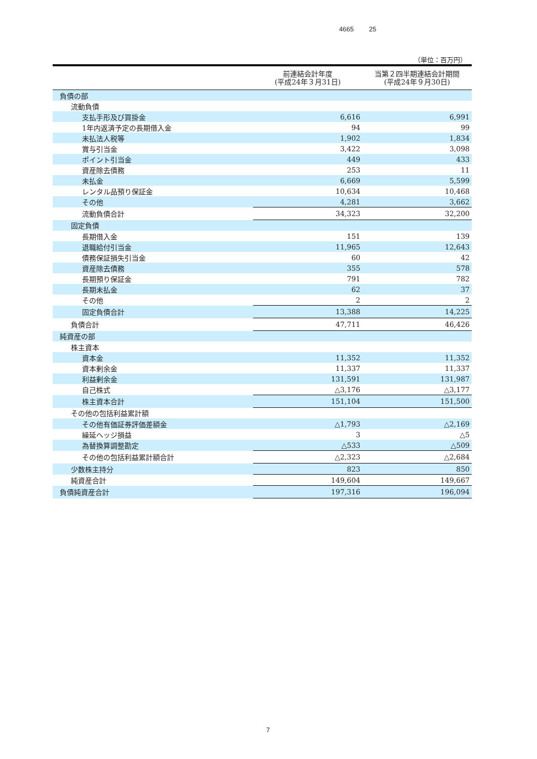4665 25
（単位：百万円）
| | 前連結会計年度 (平成24年３月31日) | 当第２四半期連結会計期間 (平成24年９月30日) |
| --- | --- | --- |
| 負債の部 | | |
| 流動負債 | | |
| 支払手形及び買掛金 | 6,616 | 6,991 |
| 1年内返済予定の長期借入金 | 94 | 99 |
| 未払法人税等 | 1,902 | 1,834 |
| 賞与引当金 | 3,422 | 3,098 |
| ポイント引当金 | 449 | 433 |
| 資産除去債務 | 253 | 11 |
| 未払金 | 6,669 | 5,599 |
| レンタル品預り保証金 | 10,634 | 10,468 |
| その他 | 4,281 | 3,662 |
| 流動負債合計 | 34,323 | 32,200 |
| 固定負債 | | |
| 長期借入金 | 151 | 139 |
| 退職給付引当金 | 11,965 | 12,643 |
| 債務保証損失引当金 | 60 | 42 |
| 資産除去債務 | 355 | 578 |
| 長期預り保証金 | 791 | 782 |
| 長期未払金 | 62 | 37 |
| その他 | 2 | 2 |
| 固定負債合計 | 13,388 | 14,225 |
| 負債合計 | 47,711 | 46,426 |
| 純資産の部 | | |
| 株主資本 | | |
| 資本金 | 11,352 | 11,352 |
| 資本剰余金 | 11,337 | 11,337 |
| 利益剰余金 | 131,591 | 131,987 |
| 自己株式 | △3,176 | △3,177 |
| 株主資本合計 | 151,104 | 151,500 |
| その他の包括利益累計額 | | |
| その他有価証券評価差額金 | △1,793 | △2,169 |
| 繰延ヘッジ損益 | 3 | △5 |
| 為替換算調整勘定 | △533 | △509 |
| その他の包括利益累計額合計 | △2,323 | △2,684 |
| 少数株主持分 | 823 | 850 |
| 純資産合計 | 149,604 | 149,667 |
| 負債純資産合計 | 197,316 | 196,094 |
7